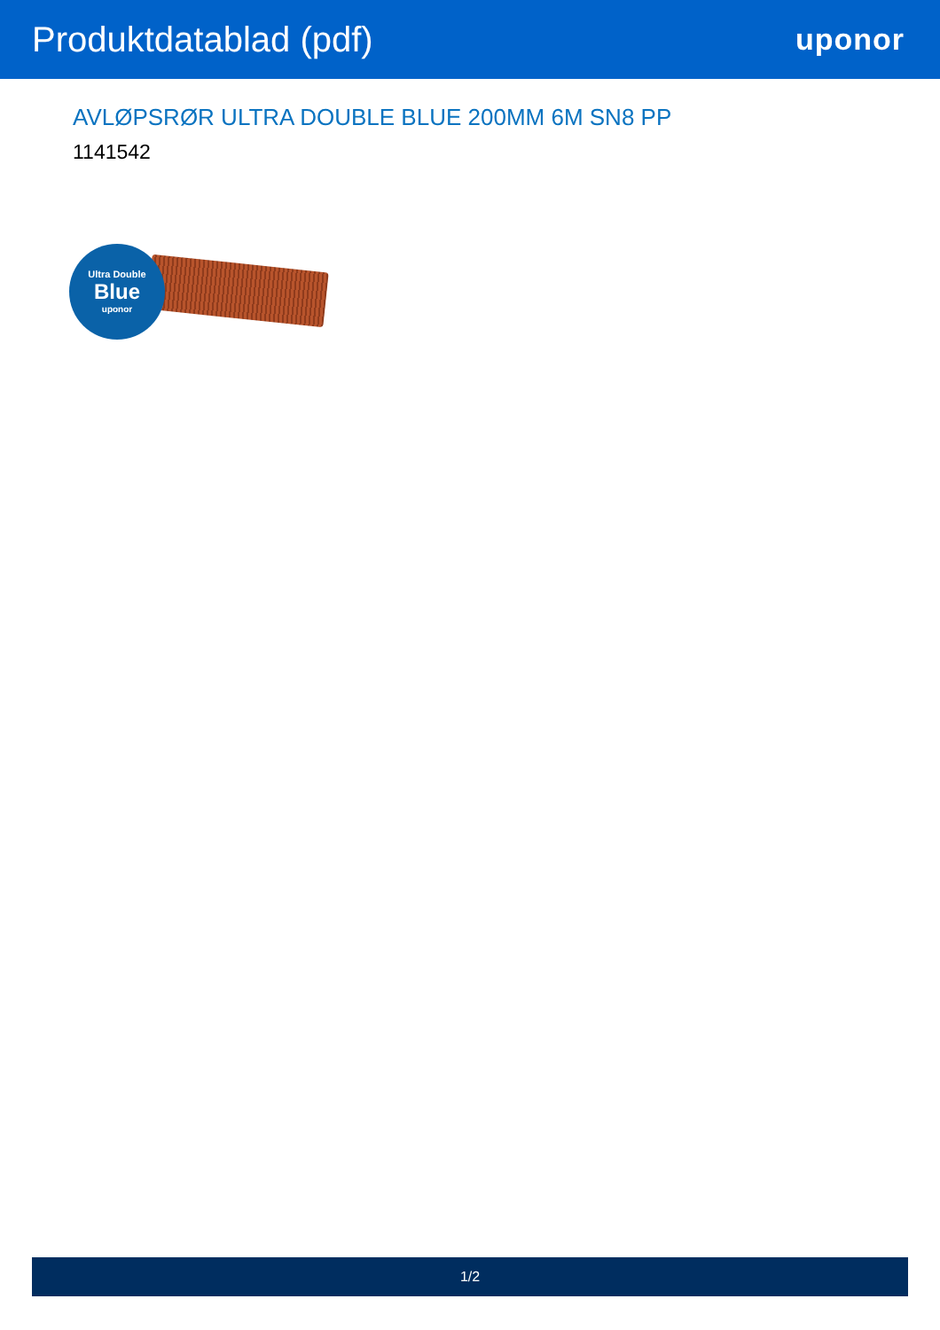Produktdatablad (pdf)
uponor
AVLØPSRØR ULTRA DOUBLE BLUE 200MM 6M SN8 PP
1141542
Ultra Double
Blue
uponor
1/2